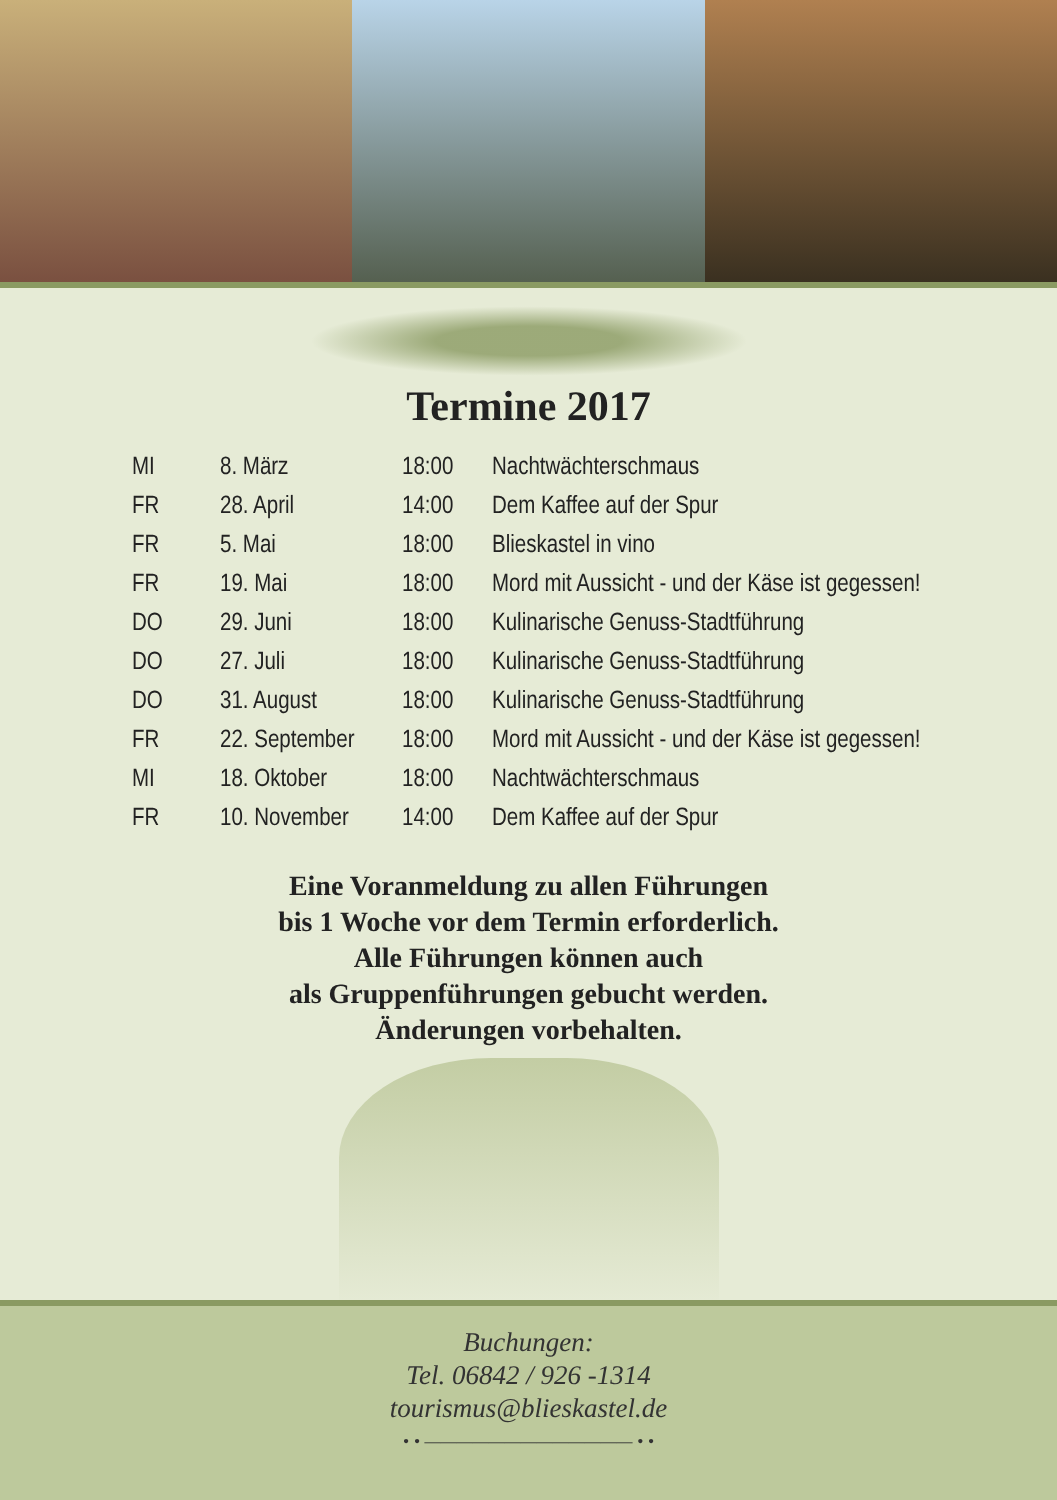Termine 2017
| MI | 8. März | 18:00 | Nachtwächterschmaus |
| FR | 28. April | 14:00 | Dem Kaffee auf der Spur |
| FR | 5. Mai | 18:00 | Blieskastel in vino |
| FR | 19. Mai | 18:00 | Mord mit Aussicht - und der Käse ist gegessen! |
| DO | 29. Juni | 18:00 | Kulinarische Genuss-Stadtführung |
| DO | 27. Juli | 18:00 | Kulinarische Genuss-Stadtführung |
| DO | 31. August | 18:00 | Kulinarische Genuss-Stadtführung |
| FR | 22. September | 18:00 | Mord mit Aussicht - und der Käse ist gegessen! |
| MI | 18. Oktober | 18:00 | Nachtwächterschmaus |
| FR | 10. November | 14:00 | Dem Kaffee auf der Spur |
Eine Voranmeldung zu allen Führungen
bis 1 Woche vor dem Termin erforderlich.
Alle Führungen können auch
als Gruppenführungen gebucht werden.
Änderungen vorbehalten.
Buchungen:
Tel. 06842 / 926 -1314
tourismus@blieskastel.de
• • ————————————— • •